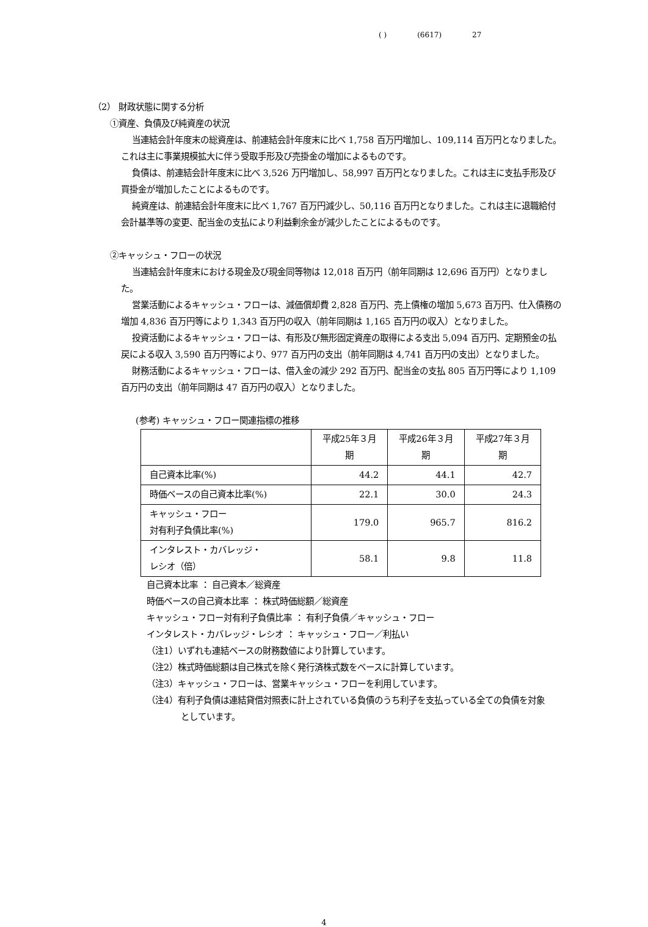( ) (6617) 27
（2） 財政状態に関する分析
①資産、負債及び純資産の状況
当連結会計年度末の総資産は、前連結会計年度末に比べ 1,758 百万円増加し、109,114 百万円となりました。これは主に事業規模拡大に伴う受取手形及び売掛金の増加によるものです。
負債は、前連結会計年度末に比べ 3,526 万円増加し、58,997 百万円となりました。これは主に支払手形及び買掛金が増加したことによるものです。
純資産は、前連結会計年度末に比べ 1,767 百万円減少し、50,116 百万円となりました。これは主に退職給付会計基準等の変更、配当金の支払により利益剰余金が減少したことによるものです。
②キャッシュ・フローの状況
当連結会計年度末における現金及び現金同等物は 12,018 百万円（前年同期は 12,696 百万円）となりました。
営業活動によるキャッシュ・フローは、減価償却費 2,828 百万円、売上債権の増加 5,673 百万円、仕入債務の増加 4,836 百万円等により 1,343 百万円の収入（前年同期は 1,165 百万円の収入）となりました。
投資活動によるキャッシュ・フローは、有形及び無形固定資産の取得による支出 5,094 百万円、定期預金の払戻による収入 3,590 百万円等により、977 百万円の支出（前年同期は 4,741 百万円の支出）となりました。
財務活動によるキャッシュ・フローは、借入金の減少 292 百万円、配当金の支払 805 百万円等により 1,109 百万円の支出（前年同期は 47 百万円の収入）となりました。
(参考) キャッシュ・フロー関連指標の推移
| | 平成25年３月期 | 平成26年３月期 | 平成27年３月期 |
| --- | --- | --- | --- |
| 自己資本比率(%) | 44.2 | 44.1 | 42.7 |
| 時価ベースの自己資本比率(%) | 22.1 | 30.0 | 24.3 |
| キャッシュ・フロー 対有利子負債比率(%) | 179.0 | 965.7 | 816.2 |
| インタレスト・カバレッジ・ レシオ（倍） | 58.1 | 9.8 | 11.8 |
自己資本比率 ： 自己資本／総資産
時価ベースの自己資本比率 ： 株式時価総額／総資産
キャッシュ・フロー対有利子負債比率 ： 有利子負債／キャッシュ・フロー
インタレスト・カバレッジ・レシオ ： キャッシュ・フロー／利払い
（注1）いずれも連結ベースの財務数値により計算しています。
（注2）株式時価総額は自己株式を除く発行済株式数をベースに計算しています。
（注3）キャッシュ・フローは、営業キャッシュ・フローを利用しています。
（注4）有利子負債は連結貸借対照表に計上されている負債のうち利子を支払っている全ての負債を対象
としています。
4